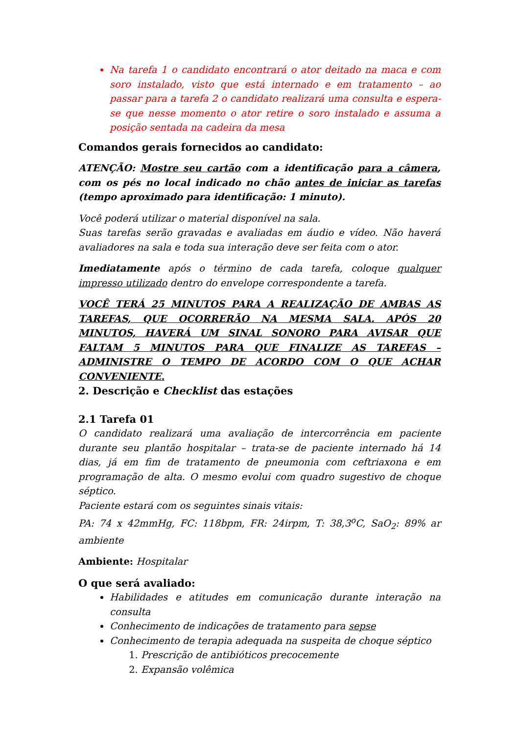Na tarefa 1 o candidato encontrará o ator deitado na maca e com soro instalado, visto que está internado e em tratamento – ao passar para a tarefa 2 o candidato realizará uma consulta e espera-se que nesse momento o ator retire o soro instalado e assuma a posição sentada na cadeira da mesa
Comandos gerais fornecidos ao candidato:
ATENÇÃO: Mostre seu cartão com a identificação para a câmera, com os pés no local indicado no chão antes de iniciar as tarefas (tempo aproximado para identificação: 1 minuto).
Você poderá utilizar o material disponível na sala.
Suas tarefas serão gravadas e avaliadas em áudio e vídeo. Não haverá avaliadores na sala e toda sua interação deve ser feita com o ator.
Imediatamente após o término de cada tarefa, coloque qualquer impresso utilizado dentro do envelope correspondente a tarefa.
VOCÊ TERÁ 25 MINUTOS PARA A REALIZAÇÃO DE AMBAS AS TAREFAS, QUE OCORRERÃO NA MESMA SALA. APÓS 20 MINUTOS, HAVERÁ UM SINAL SONORO PARA AVISAR QUE FALTAM 5 MINUTOS PARA QUE FINALIZE AS TAREFAS – ADMINISTRE O TEMPO DE ACORDO COM O QUE ACHAR CONVENIENTE.
2. Descrição e Checklist das estações
2.1 Tarefa 01
O candidato realizará uma avaliação de intercorrência em paciente durante seu plantão hospitalar – trata-se de paciente internado há 14 dias, já em fim de tratamento de pneumonia com ceftriaxona e em programação de alta. O mesmo evolui com quadro sugestivo de choque séptico.
Paciente estará com os seguintes sinais vitais:
PA: 74 x 42mmHg, FC: 118bpm, FR: 24irpm, T: 38,3<sup>o</sup>C, SaO<sub>2</sub>: 89% ar ambiente
Ambiente: Hospitalar
O que será avaliado:
Habilidades e atitudes em comunicação durante interação na consulta
Conhecimento de indicações de tratamento para sepse
Conhecimento de terapia adequada na suspeita de choque séptico
1. Prescrição de antibióticos precocemente
2. Expansão volêmica